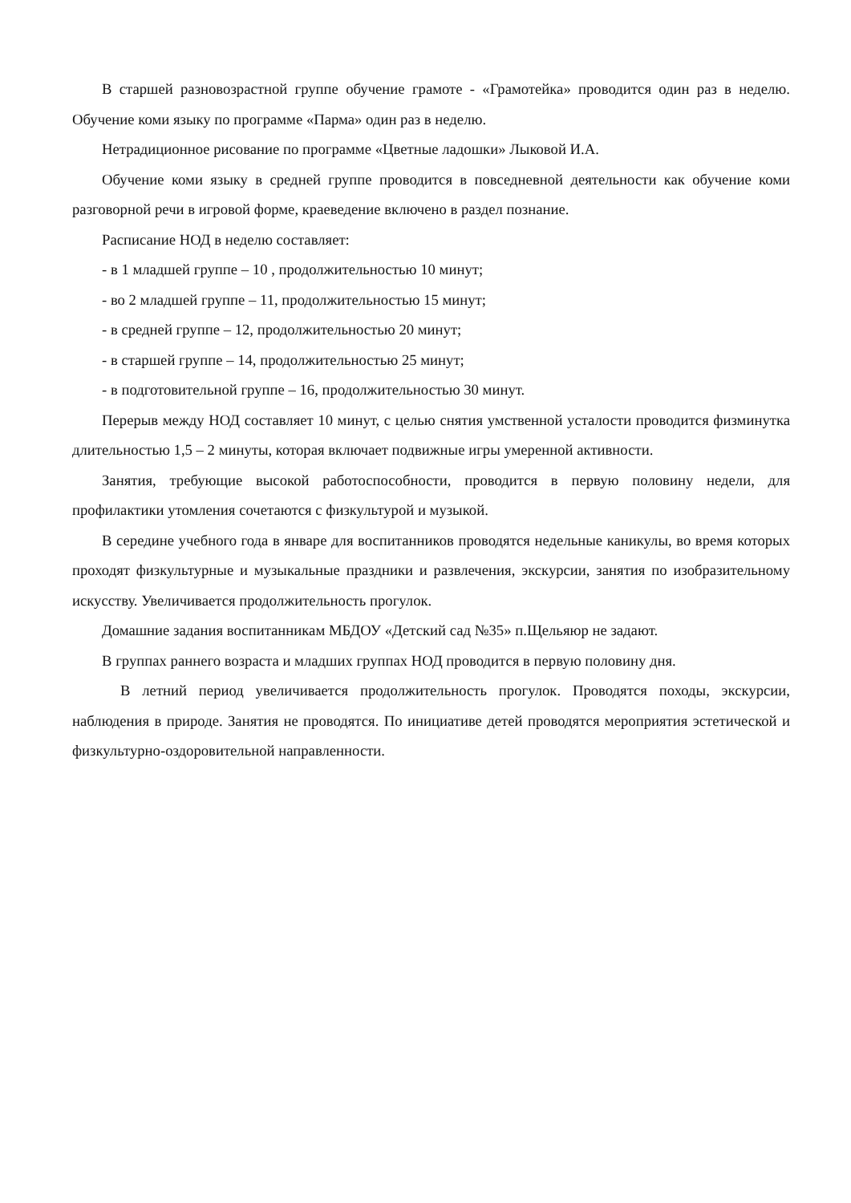В старшей разновозрастной группе обучение грамоте - «Грамотейка» проводится один раз в неделю. Обучение коми языку по программе «Парма» один раз в неделю.
Нетрадиционное рисование по программе «Цветные ладошки» Лыковой И.А.
Обучение коми языку в средней группе проводится в повседневной деятельности как обучение коми разговорной речи в игровой форме, краеведение включено в раздел познание.
Расписание НОД в неделю составляет:
- в 1 младшей группе – 10 , продолжительностью 10 минут;
- во 2 младшей группе – 11, продолжительностью 15 минут;
- в средней группе – 12, продолжительностью 20 минут;
- в старшей группе – 14, продолжительностью 25 минут;
- в подготовительной группе – 16, продолжительностью 30 минут.
Перерыв между НОД составляет 10 минут, с целью снятия умственной усталости проводится физминутка длительностью 1,5 – 2 минуты, которая включает подвижные игры умеренной активности.
Занятия, требующие высокой работоспособности, проводится в первую половину недели, для профилактики утомления сочетаются с физкультурой и музыкой.
В середине учебного года в январе для воспитанников проводятся недельные каникулы, во время которых проходят физкультурные и музыкальные праздники и развлечения, экскурсии, занятия по изобразительному искусству. Увеличивается продолжительность прогулок.
Домашние задания воспитанникам МБДОУ «Детский сад №35» п.Щельяюр не задают.
В группах раннего возраста и младших группах НОД проводится в первую половину дня.
В летний период увеличивается продолжительность прогулок. Проводятся походы, экскурсии, наблюдения в природе. Занятия не проводятся. По инициативе детей проводятся мероприятия эстетической и физкультурно-оздоровительной направленности.